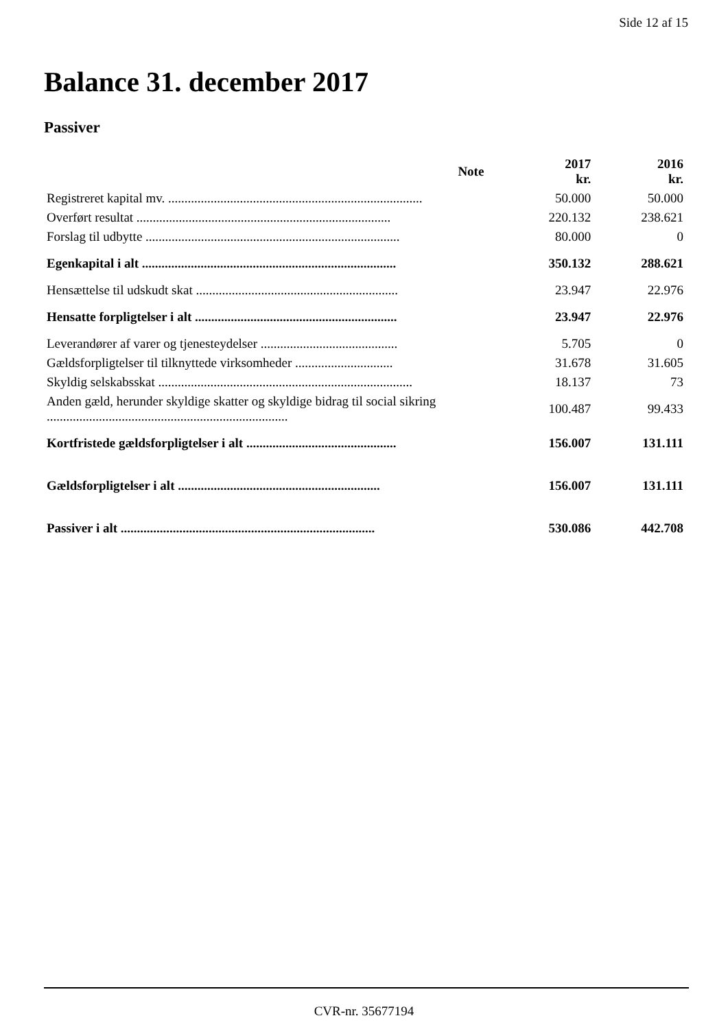Side 12 af 15
Balance 31. december 2017
Passiver
| | Note | 2017 kr. | 2016 kr. |
| --- | --- | --- | --- |
| Registreret kapital mv. .............................................................................. | | 50.000 | 50.000 |
| Overført resultat .............................................................................. | | 220.132 | 238.621 |
| Forslag til udbytte .............................................................................. | | 80.000 | 0 |
| Egenkapital i alt .............................................................................. | | 350.132 | 288.621 |
| Hensættelse til udskudt skat .............................................................. | | 23.947 | 22.976 |
| Hensatte forpligtelser i alt .............................................................. | | 23.947 | 22.976 |
| Leverandører af varer og tjenesteydelser .......................................... | | 5.705 | 0 |
| Gældsforpligtelser til tilknyttede virksomheder .............................. | | 31.678 | 31.605 |
| Skyldig selskabsskat .............................................................................. | | 18.137 | 73 |
| Anden gæld, herunder skyldige skatter og skyldige bidrag til social sikring .......................................................................... | | 100.487 | 99.433 |
| Kortfristede gældsforpligtelser i alt .............................................. | | 156.007 | 131.111 |
| Gældsforpligtelser i alt .............................................................. | | 156.007 | 131.111 |
| Passiver i alt .............................................................................. | | 530.086 | 442.708 |
CVR-nr. 35677194